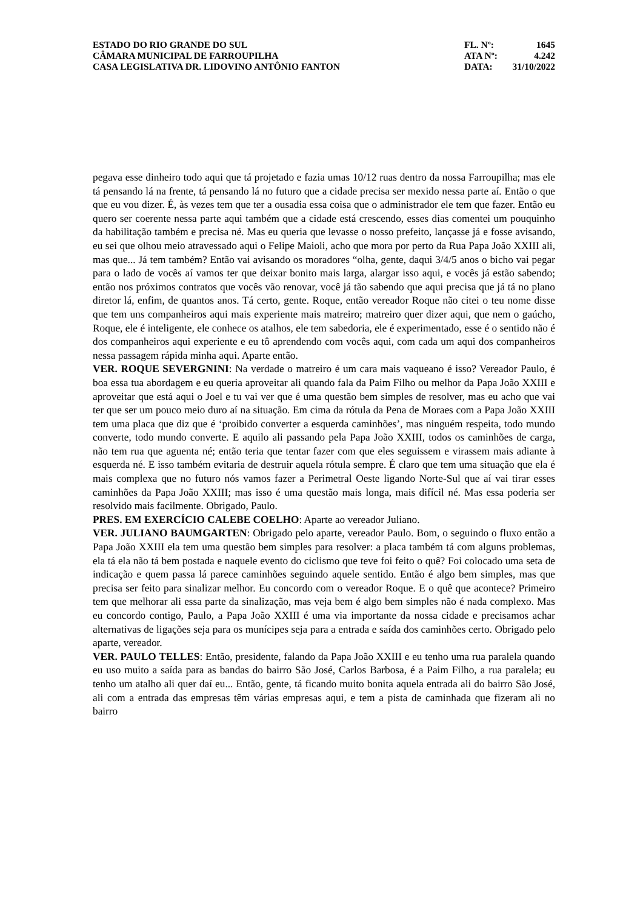ESTADO DO RIO GRANDE DO SUL
CÂMARA MUNICIPAL DE FARROUPILHA
CASA LEGISLATIVA DR. LIDOVINO ANTÔNIO FANTON
FL. Nº: 1645
ATA Nº: 4.242
DATA: 31/10/2022
pegava esse dinheiro todo aqui que tá projetado e fazia umas 10/12 ruas dentro da nossa Farroupilha; mas ele tá pensando lá na frente, tá pensando lá no futuro que a cidade precisa ser mexido nessa parte aí. Então o que que eu vou dizer. É, às vezes tem que ter a ousadia essa coisa que o administrador ele tem que fazer. Então eu quero ser coerente nessa parte aqui também que a cidade está crescendo, esses dias comentei um pouquinho da habilitação também e precisa né. Mas eu queria que levasse o nosso prefeito, lançasse já e fosse avisando, eu sei que olhou meio atravessado aqui o Felipe Maioli, acho que mora por perto da Rua Papa João XXIII ali, mas que... Já tem também? Então vai avisando os moradores “olha, gente, daqui 3/4/5 anos o bicho vai pegar para o lado de vocês aí vamos ter que deixar bonito mais larga, alargar isso aqui, e vocês já estão sabendo; então nos próximos contratos que vocês vão renovar, você já tão sabendo que aqui precisa que já tá no plano diretor lá, enfim, de quantos anos. Tá certo, gente. Roque, então vereador Roque não citei o teu nome disse que tem uns companheiros aqui mais experiente mais matreiro; matreiro quer dizer aqui, que nem o gaúcho, Roque, ele é inteligente, ele conhece os atalhos, ele tem sabedoria, ele é experimentado, esse é o sentido não é dos companheiros aqui experiente e eu tô aprendendo com vocês aqui, com cada um aqui dos companheiros nessa passagem rápida minha aqui. Aparte então.
VER. ROQUE SEVERGNINI: Na verdade o matreiro é um cara mais vaqueano é isso? Vereador Paulo, é boa essa tua abordagem e eu queria aproveitar ali quando fala da Paim Filho ou melhor da Papa João XXIII e aproveitar que está aqui o Joel e tu vai ver que é uma questão bem simples de resolver, mas eu acho que vai ter que ser um pouco meio duro aí na situação. Em cima da rótula da Pena de Moraes com a Papa João XXIII tem uma placa que diz que é ‘proibido converter a esquerda caminhões’, mas ninguém respeita, todo mundo converte, todo mundo converte. E aquilo ali passando pela Papa João XXIII, todos os caminhões de carga, não tem rua que aguenta né; então teria que tentar fazer com que eles seguissem e virassem mais adiante à esquerda né. E isso também evitaria de destruir aquela rótula sempre. É claro que tem uma situação que ela é mais complexa que no futuro nós vamos fazer a Perimetral Oeste ligando Norte-Sul que aí vai tirar esses caminhões da Papa João XXIII; mas isso é uma questão mais longa, mais difícil né. Mas essa poderia ser resolvido mais facilmente. Obrigado, Paulo.
PRES. EM EXERCÍCIO CALEBE COELHO: Aparte ao vereador Juliano.
VER. JULIANO BAUMGARTEN: Obrigado pelo aparte, vereador Paulo. Bom, o seguindo o fluxo então a Papa João XXIII ela tem uma questão bem simples para resolver: a placa também tá com alguns problemas, ela tá ela não tá bem postada e naquele evento do ciclismo que teve foi feito o quê? Foi colocado uma seta de indicação e quem passa lá parece caminhões seguindo aquele sentido. Então é algo bem simples, mas que precisa ser feito para sinalizar melhor. Eu concordo com o vereador Roque. E o quê que acontece? Primeiro tem que melhorar ali essa parte da sinalização, mas veja bem é algo bem simples não é nada complexo. Mas eu concordo contigo, Paulo, a Papa João XXIII é uma via importante da nossa cidade e precisamos achar alternativas de ligações seja para os munícipes seja para a entrada e saída dos caminhões certo. Obrigado pelo aparte, vereador.
VER. PAULO TELLES: Então, presidente, falando da Papa João XXIII e eu tenho uma rua paralela quando eu uso muito a saída para as bandas do bairro São José, Carlos Barbosa, é a Paim Filho, a rua paralela; eu tenho um atalho ali quer daí eu... Então, gente, tá ficando muito bonita aquela entrada ali do bairro São José, ali com a entrada das empresas têm várias empresas aqui, e tem a pista de caminhada que fizeram ali no bairro